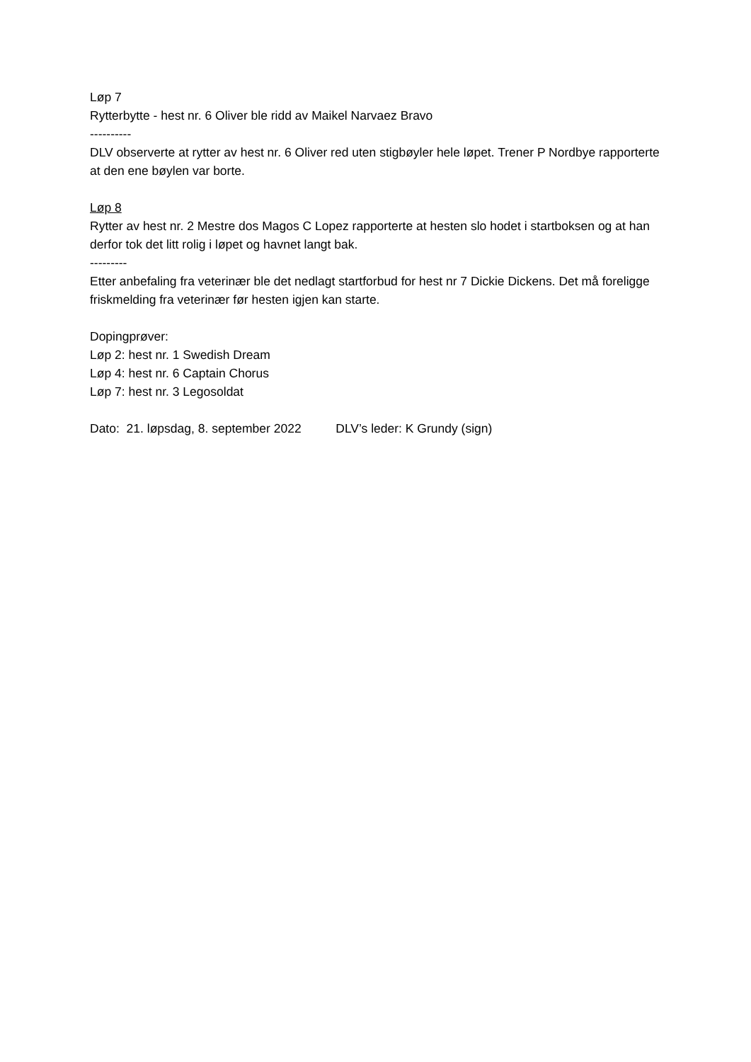Løp 7
Rytterbytte - hest nr. 6 Oliver ble ridd av Maikel Narvaez Bravo
----------
DLV observerte at rytter av hest nr. 6 Oliver red uten stigbøyler hele løpet. Trener P Nordbye rapporterte at den ene bøylen var borte.
Løp 8
Rytter av hest nr. 2 Mestre dos Magos C Lopez rapporterte at hesten slo hodet i startboksen og at han derfor tok det litt rolig i løpet og havnet langt bak.
---------
Etter anbefaling fra veterinær ble det nedlagt startforbud for hest nr 7 Dickie Dickens. Det må foreligge friskmelding fra veterinær før hesten igjen kan starte.
Dopingprøver:
Løp 2: hest nr. 1 Swedish Dream
Løp 4: hest nr. 6 Captain Chorus
Løp 7: hest nr. 3 Legosoldat
Dato: 21. løpsdag, 8. september 2022 DLV’s leder: K Grundy (sign)